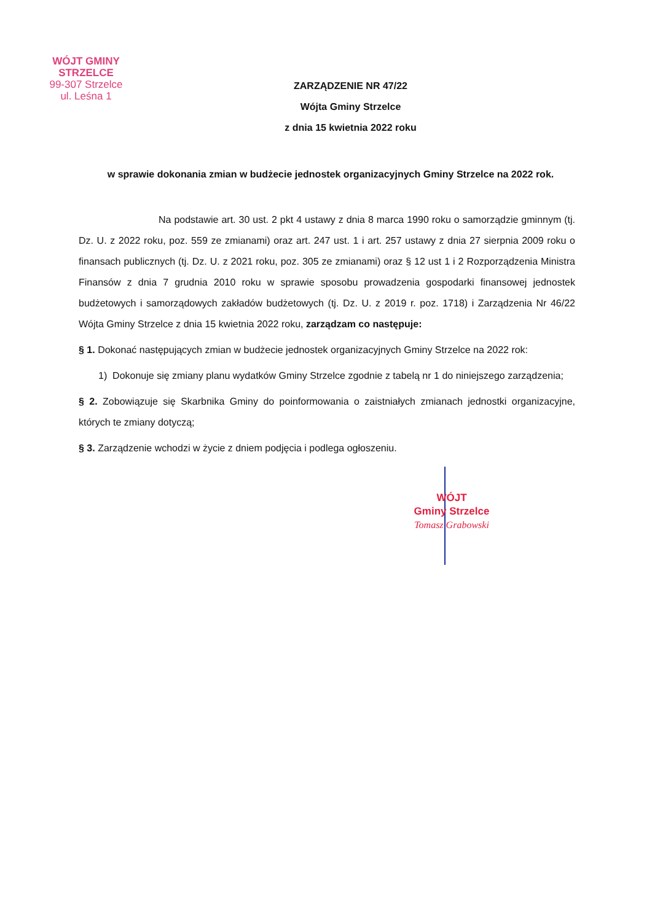WÓJT GMINY STRZELCE
99-307 Strzelce
ul. Leśna 1
ZARZĄDZENIE NR 47/22
Wójta Gminy Strzelce
z dnia 15 kwietnia 2022 roku
w sprawie dokonania zmian w budżecie jednostek organizacyjnych Gminy Strzelce na 2022 rok.
Na podstawie art. 30 ust. 2 pkt 4 ustawy z dnia 8 marca 1990 roku o samorządzie gminnym (tj. Dz. U. z 2022 roku, poz. 559 ze zmianami) oraz art. 247 ust. 1 i art. 257 ustawy z dnia 27 sierpnia 2009 roku o finansach publicznych (tj. Dz. U. z 2021 roku, poz. 305 ze zmianami) oraz § 12 ust 1 i 2 Rozporządzenia Ministra Finansów z dnia 7 grudnia 2010 roku w sprawie sposobu prowadzenia gospodarki finansowej jednostek budżetowych i samorządowych zakładów budżetowych (tj. Dz. U. z 2019 r. poz. 1718) i Zarządzenia Nr 46/22 Wójta Gminy Strzelce z dnia 15 kwietnia 2022 roku, zarządzam co następuje:
§ 1. Dokonać następujących zmian w budżecie jednostek organizacyjnych Gminy Strzelce na 2022 rok:
1) Dokonuje się zmiany planu wydatków Gminy Strzelce zgodnie z tabelą nr 1 do niniejszego zarządzenia;
§ 2. Zobowiązuje się Skarbnika Gminy do poinformowania o zaistniałych zmianach jednostki organizacyjne, których te zmiany dotyczą;
§ 3. Zarządzenie wchodzi w życie z dniem podjęcia i podlega ogłoszeniu.
WÓJT
Gminy Strzelce
Tomasz Grabowski